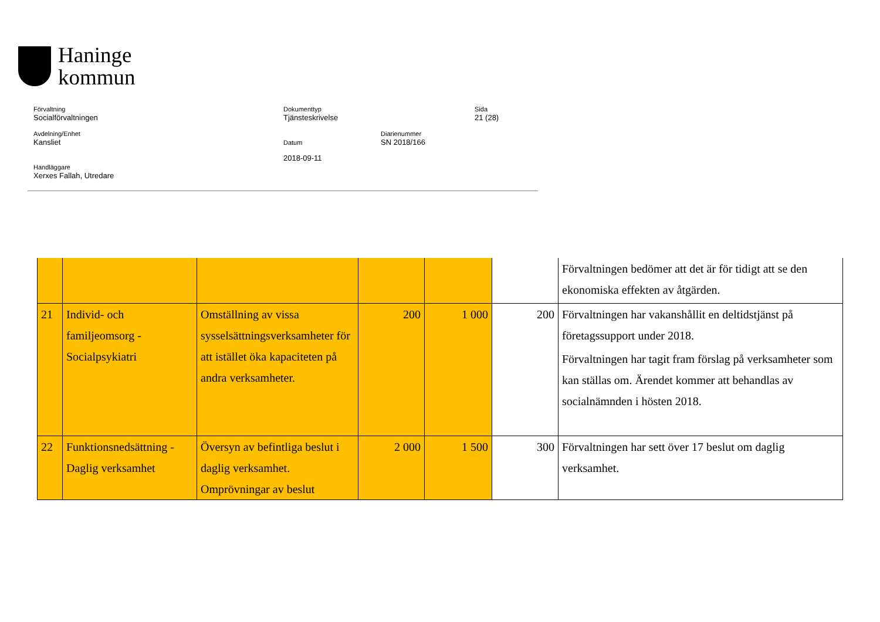Haninge
kommun
Förvaltning
Socialförvaltningen
Dokumenttyp
Tjänsteskrivelse
Sida
21 (28)
Avdelning/Enhet
Kansliet
Datum Diarienummer
SN 2018/166
Handläggare
Xerxes Fallah, Utredare
2018-09-11
| | | | | | | Förvaltningen bedömer att det är för tidigt att se den ekonomiska effekten av åtgärden. |
| 21 | Individ- och familjeomsorg - Socialpsykiatri | Omställning av vissa sysselsättningsverksamheter för att istället öka kapaciteten på andra verksamheter. | 200 | 1 000 | 200 | Förvaltningen har vakanshållit en deltidstjänst på företagssupport under 2018. Förvaltningen har tagit fram förslag på verksamheter som kan ställas om. Ärendet kommer att behandlas av socialnämnden i hösten 2018. |
| 22 | Funktionsnedsättning - Daglig verksamhet | Översyn av befintliga beslut i daglig verksamhet. Omprövningar av beslut | 2 000 | 1 500 | 300 | Förvaltningen har sett över 17 beslut om daglig verksamhet. |